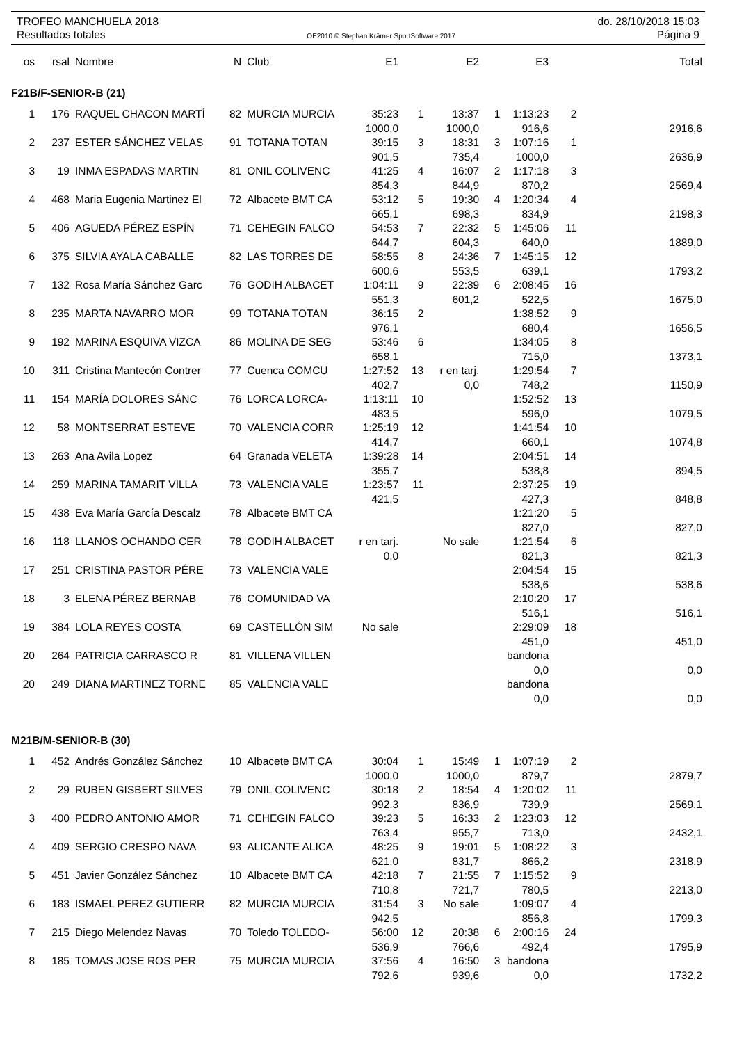TROFEO MANCHUELA 2018 do. 28/10/2018 15:03
Resultados totales OE2010 © Stephan Krämer SportSoftware 2017 Página 9
| os | rsal | Nombre | N | Club | E1 | | E2 | | E3 | | Total |
| --- | --- | --- | --- | --- | --- | --- | --- | --- | --- | --- | --- |
| F21B/F-SENIOR-B (21) | | | | | | | | | | | |
| 1 | 176 | RAQUEL CHACON MARTÍ | 82 | MURCIA MURCIA | 35:23 | 1 | 13:37 | 1 | 1:13:23 | 2 | |
| | | | | | 1000,0 | | 1000,0 | | 916,6 | | 2916,6 |
| 2 | 237 | ESTER SÁNCHEZ VELAS | 91 | TOTANA TOTAN | 39:15 | 3 | 18:31 | 3 | 1:07:16 | 1 | |
| | | | | | 901,5 | | 735,4 | | 1000,0 | | 2636,9 |
| 3 | 19 | INMA ESPADAS MARTIN | 81 | ONIL COLIVENC | 41:25 | 4 | 16:07 | 2 | 1:17:18 | 3 | |
| | | | | | 854,3 | | 844,9 | | 870,2 | | 2569,4 |
| 4 | 468 | Maria Eugenia Martinez El | 72 | Albacete BMT CA | 53:12 | 5 | 19:30 | 4 | 1:20:34 | 4 | |
| | | | | | 665,1 | | 698,3 | | 834,9 | | 2198,3 |
| 5 | 406 | AGUEDA PÉREZ ESPÍN | 71 | CEHEGIN FALCO | 54:53 | 7 | 22:32 | 5 | 1:45:06 | 11 | |
| | | | | | 644,7 | | 604,3 | | 640,0 | | 1889,0 |
| 6 | 375 | SILVIA AYALA CABALLE | 82 | LAS TORRES DE | 58:55 | 8 | 24:36 | 7 | 1:45:15 | 12 | |
| | | | | | 600,6 | | 553,5 | | 639,1 | | 1793,2 |
| 7 | 132 | Rosa María Sánchez Garc | 76 | GODIH ALBACET | 1:04:11 | 9 | 22:39 | 6 | 2:08:45 | 16 | |
| | | | | | 551,3 | | 601,2 | | 522,5 | | 1675,0 |
| 8 | 235 | MARTA NAVARRO MOR | 99 | TOTANA TOTAN | 36:15 | 2 | | | 1:38:52 | 9 | |
| | | | | | 976,1 | | | | 680,4 | | 1656,5 |
| 9 | 192 | MARINA ESQUIVA VIZCA | 86 | MOLINA DE SEG | 53:46 | 6 | | | 1:34:05 | 8 | |
| | | | | | 658,1 | | | | 715,0 | | 1373,1 |
| 10 | 311 | Cristina Mantecón Contrer | 77 | Cuenca COMCU | 1:27:52 | 13 | r en tarj. | | 1:29:54 | 7 | |
| | | | | | 402,7 | | 0,0 | | 748,2 | | 1150,9 |
| 11 | 154 | MARÍA DOLORES SÁNC | 76 | LORCA LORCA- | 1:13:11 | 10 | | | 1:52:52 | 13 | |
| | | | | | 483,5 | | | | 596,0 | | 1079,5 |
| 12 | 58 | MONTSERRAT ESTEVE | 70 | VALENCIA CORR | 1:25:19 | 12 | | | 1:41:54 | 10 | |
| | | | | | 414,7 | | | | 660,1 | | 1074,8 |
| 13 | 263 | Ana Avila Lopez | 64 | Granada VELETA | 1:39:28 | 14 | | | 2:04:51 | 14 | |
| | | | | | 355,7 | | | | 538,8 | | 894,5 |
| 14 | 259 | MARINA TAMARIT VILLA | 73 | VALENCIA VALE | 1:23:57 | 11 | | | 2:37:25 | 19 | |
| | | | | | 421,5 | | | | 427,3 | | 848,8 |
| 15 | 438 | Eva María García Descalz | 78 | Albacete BMT CA | | | | | 1:21:20 | 5 | |
| | | | | | | | | | 827,0 | | 827,0 |
| 16 | 118 | LLANOS OCHANDO CER | 78 | GODIH ALBACET | r en tarj. | | No sale | | 1:21:54 | 6 | |
| | | | | | 0,0 | | | | 821,3 | | 821,3 |
| 17 | 251 | CRISTINA PASTOR PÉRE | 73 | VALENCIA VALE | | | | | 2:04:54 | 15 | |
| | | | | | | | | | 538,6 | | 538,6 |
| 18 | 3 | ELENA PÉREZ BERNAB | 76 | COMUNIDAD VA | | | | | 2:10:20 | 17 | |
| | | | | | | | | | 516,1 | | 516,1 |
| 19 | 384 | LOLA REYES COSTA | 69 | CASTELLÓN SIM | No sale | | | | 2:29:09 | 18 | |
| | | | | | | | | | 451,0 | | 451,0 |
| 20 | 264 | PATRICIA CARRASCO R | 81 | VILLENA VILLEN | | | | | bandona | | |
| | | | | | | | | | 0,0 | | 0,0 |
| 20 | 249 | DIANA MARTINEZ TORNE | 85 | VALENCIA VALE | | | | | bandona | | |
| | | | | | | | | | 0,0 | | 0,0 |
| M21B/M-SENIOR-B (30) | | | | | | | | | | | |
| 1 | 452 | Andrés González Sánchez | 10 | Albacete BMT CA | 30:04 | 1 | 15:49 | 1 | 1:07:19 | 2 | |
| | | | | | 1000,0 | | 1000,0 | | 879,7 | | 2879,7 |
| 2 | 29 | RUBEN GISBERT SILVES | 79 | ONIL COLIVENC | 30:18 | 2 | 18:54 | 4 | 1:20:02 | 11 | |
| | | | | | 992,3 | | 836,9 | | 739,9 | | 2569,1 |
| 3 | 400 | PEDRO ANTONIO AMOR | 71 | CEHEGIN FALCO | 39:23 | 5 | 16:33 | 2 | 1:23:03 | 12 | |
| | | | | | 763,4 | | 955,7 | | 713,0 | | 2432,1 |
| 4 | 409 | SERGIO CRESPO NAVA | 93 | ALICANTE ALICA | 48:25 | 9 | 19:01 | 5 | 1:08:22 | 3 | |
| | | | | | 621,0 | | 831,7 | | 866,2 | | 2318,9 |
| 5 | 451 | Javier González Sánchez | 10 | Albacete BMT CA | 42:18 | 7 | 21:55 | 7 | 1:15:52 | 9 | |
| | | | | | 710,8 | | 721,7 | | 780,5 | | 2213,0 |
| 6 | 183 | ISMAEL PEREZ GUTIERR | 82 | MURCIA MURCIA | 31:54 | 3 | No sale | | 1:09:07 | 4 | |
| | | | | | 942,5 | | | | 856,8 | | 1799,3 |
| 7 | 215 | Diego Melendez Navas | 70 | Toledo TOLEDO- | 56:00 | 12 | 20:38 | 6 | 2:00:16 | 24 | |
| | | | | | 536,9 | | 766,6 | | 492,4 | | 1795,9 |
| 8 | 185 | TOMAS JOSE ROS PER | 75 | MURCIA MURCIA | 37:56 | 4 | 16:50 | 3 | bandona | | |
| | | | | | 792,6 | | 939,6 | | 0,0 | | 1732,2 |